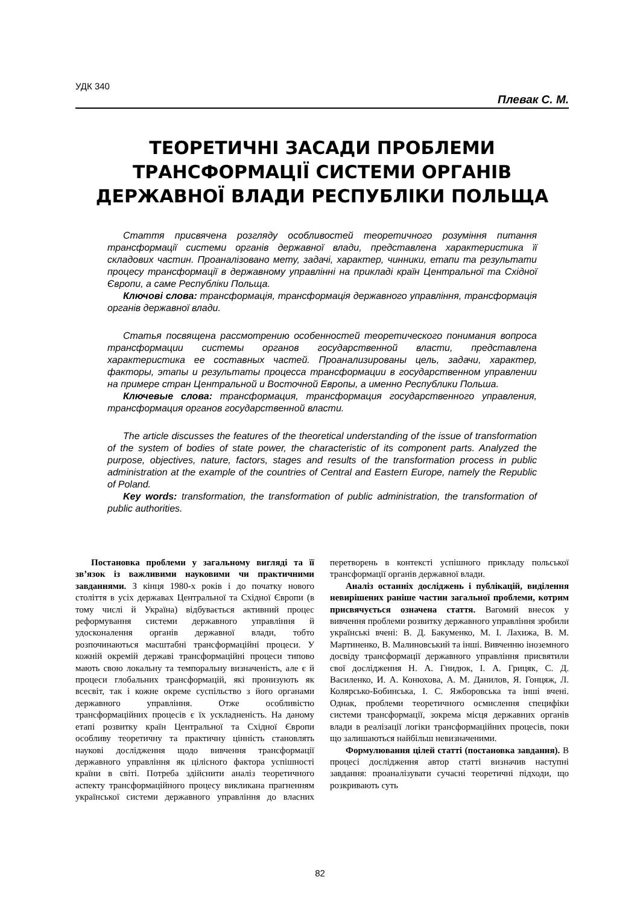УДК 340
Плевак С. М.
ТЕОРЕТИЧНІ ЗАСАДИ ПРОБЛЕМИ
ТРАНСФОРМАЦІЇ СИСТЕМИ ОРГАНІВ
ДЕРЖАВНОЇ ВЛАДИ РЕСПУБЛІКИ ПОЛЬЩА
Стаття присвячена розгляду особливостей теоретичного розуміння питання трансформації системи органів державної влади, представлена характеристика її складових частин. Проаналізовано мету, задачі, характер, чинники, етапи та результати процесу трансформації в державному управлінні на прикладі країн Центральної та Східної Європи, а саме Республіки Польща.
Ключові слова: трансформація, трансформація державного управління, трансформація органів державної влади.
Статья посвящена рассмотрению особенностей теоретического понимания вопроса трансформации системы органов государственной власти, представлена характеристика ее составных частей. Проанализированы цель, задачи, характер, факторы, этапы и результаты процесса трансформации в государственном управлении на примере стран Центральной и Восточной Европы, а именно Республики Польша.
Ключевые слова: трансформация, трансформация государственного управления, трансформация органов государственной власти.
The article discusses the features of the theoretical understanding of the issue of transformation of the system of bodies of state power, the characteristic of its component parts. Analyzed the purpose, objectives, nature, factors, stages and results of the transformation process in public administration at the example of the countries of Central and Eastern Europe, namely the Republic of Poland.
Key words: transformation, the transformation of public administration, the transformation of public authorities.
Постановка проблеми у загальному вигляді та її зв’язок із важливими науковими чи практичними завданнями. З кінця 1980-х років і до початку нового століття в усіх державах Центральної та Східної Європи (в тому числі й Україна) відбувається активний процес реформування системи державного управління й удосконалення органів державної влади, тобто розпочинаються масштабні трансформаційні процеси. У кожній окремій державі трансформаційні процеси типово мають свою локальну та темпоральну визначеність, але є й процеси глобальних трансформацій, які пронизують як всесвіт, так і кожне окреме суспільство з його органами державного управління. Отже особливістю трансформаційних процесів є їх ускладненість. На даному етапі розвитку країн Центральної та Східної Європи особливу теоретичну та практичну цінність становлять наукові дослідження щодо вивчення трансформації державного управління як цілісного фактора успішності країни в світі. Потреба здійснити аналіз теоретичного аспекту трансформаційного процесу викликана прагненням української системи державного управління до власних перетворень в контексті успішного прикладу польської трансформації органів державної влади.
Аналіз останніх досліджень і публікацій, виділення невирішених раніше частин загальної проблеми, котрим присвячується означена стаття. Вагомий внесок у вивчення проблеми розвитку державного управління зробили українські вчені: В. Д. Бакуменко, М. І. Лахижа, В. М. Мартиненко, В. Малиновський та інші. Вивченню іноземного досвіду трансформації державного управління присвятили свої дослідження Н. А. Гнидюк, І. А. Грицяк, С. Д. Василенко, И. А. Конюхова, А. М. Данилов, Я. Гонцяж, Л. Колярсько-Бобинська, І. С. Яжборовська та інші вчені. Однак, проблеми теоретичного осмислення специфіки системи трансформації, зокрема місця державних органів влади в реалізації логіки трансформаційних процесів, поки що залишаються найбільш невизначеними.
Формулювання цілей статті (постановка завдання). В процесі дослідження автор статті визначив наступні завдання: проаналізувати сучасні теоретичні підходи, що розкривають суть
82